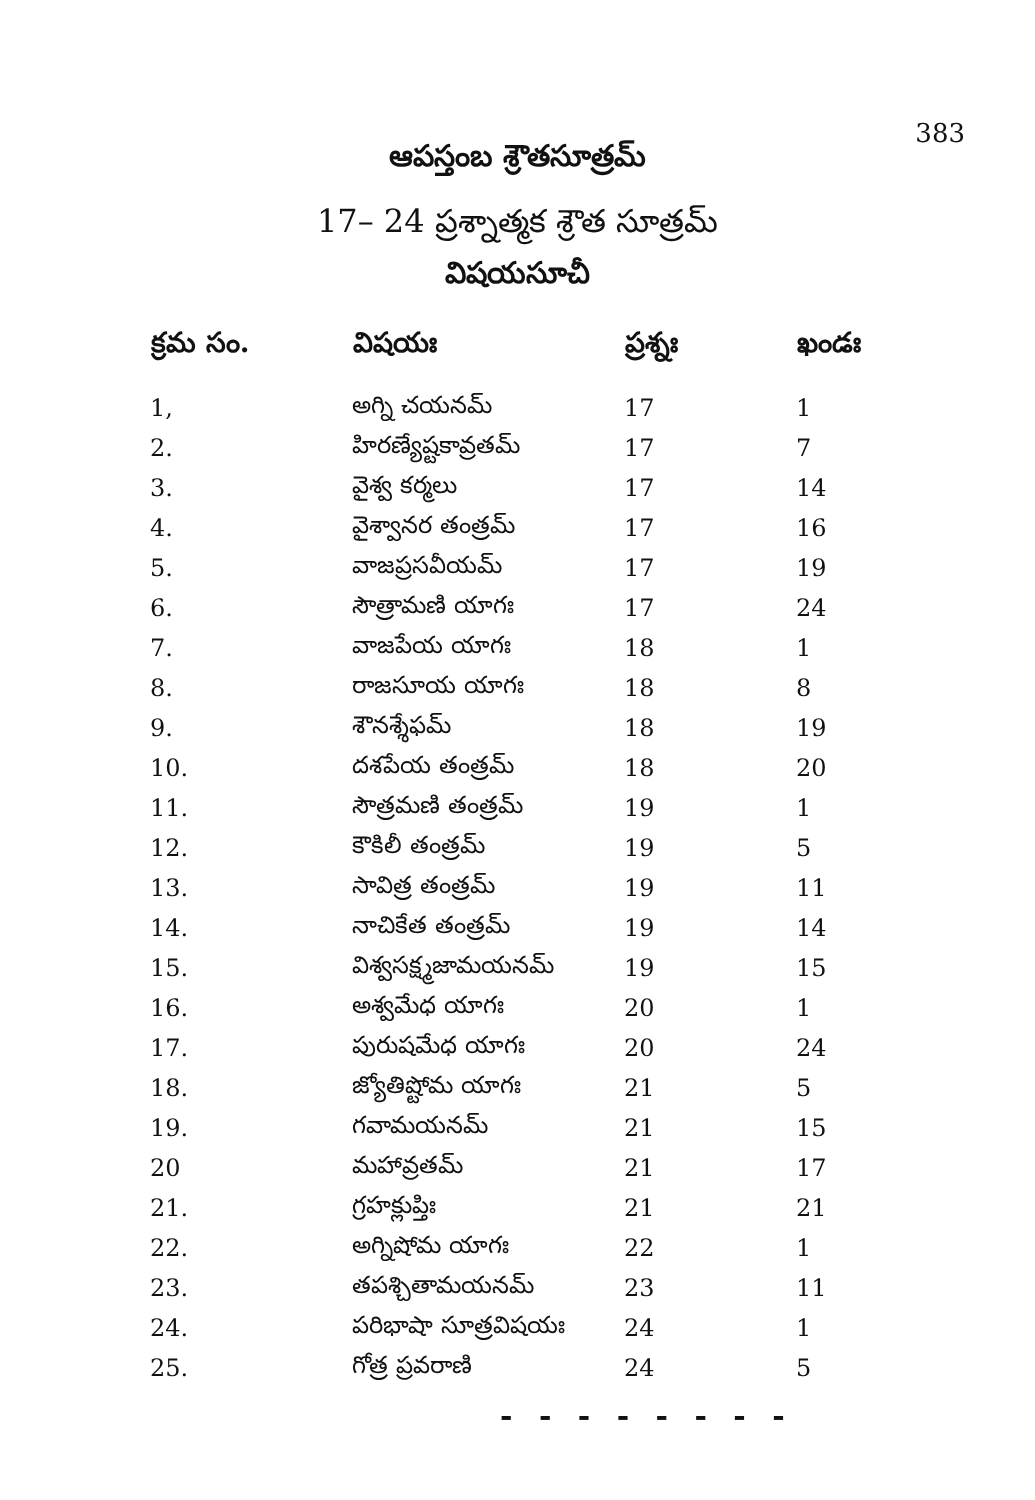383
ఆపస్తంబ శ్రౌతసూత్రమ్
17– 24 ప్రశ్నాత్మక శ్రౌత సూత్రమ్
విషయసూచీ
| క్రమ సం. | విషయః | ప్రశ్నః | ఖండః |
| --- | --- | --- | --- |
| 1, | అగ్ని చయనమ్ | 17 | 1 |
| 2. | హిరణ్యేష్టకావ్రతమ్ | 17 | 7 |
| 3. | వైశ్వ కర్మలు | 17 | 14 |
| 4. | వైశ్వానర తంత్రమ్ | 17 | 16 |
| 5. | వాజప్రసవీయమ్ | 17 | 19 |
| 6. | సౌత్రామణి యాగః | 17 | 24 |
| 7. | వాజపేయ యాగః | 18 | 1 |
| 8. | రాజసూయ యాగః | 18 | 8 |
| 9. | శౌనశ్శేఫమ్ | 18 | 19 |
| 10. | దశపేయ తంత్రమ్ | 18 | 20 |
| 11. | సౌత్రమణి తంత్రమ్ | 19 | 1 |
| 12. | కౌకిలీ తంత్రమ్ | 19 | 5 |
| 13. | సావిత్ర తంత్రమ్ | 19 | 11 |
| 14. | నాచికేత తంత్రమ్ | 19 | 14 |
| 15. | విశ్వసక్ష్మజామయనమ్ | 19 | 15 |
| 16. | అశ్వమేధ యాగః | 20 | 1 |
| 17. | పురుషమేధ యాగః | 20 | 24 |
| 18. | జ్యోతిష్టోమ యాగః | 21 | 5 |
| 19. | గవామయనమ్ | 21 | 15 |
| 20 | మహావ్రతమ్ | 21 | 17 |
| 21. | గ్రహక్లుప్తిః | 21 | 21 |
| 22. | అగ్నిషోమ యాగః | 22 | 1 |
| 23. | తపశ్చితామయనమ్ | 23 | 11 |
| 24. | పరిభాషా సూత్రవిషయః | 24 | 1 |
| 25. | గోత్ర ప్రవరాణి | 24 | 5 |
- - - - - - - -